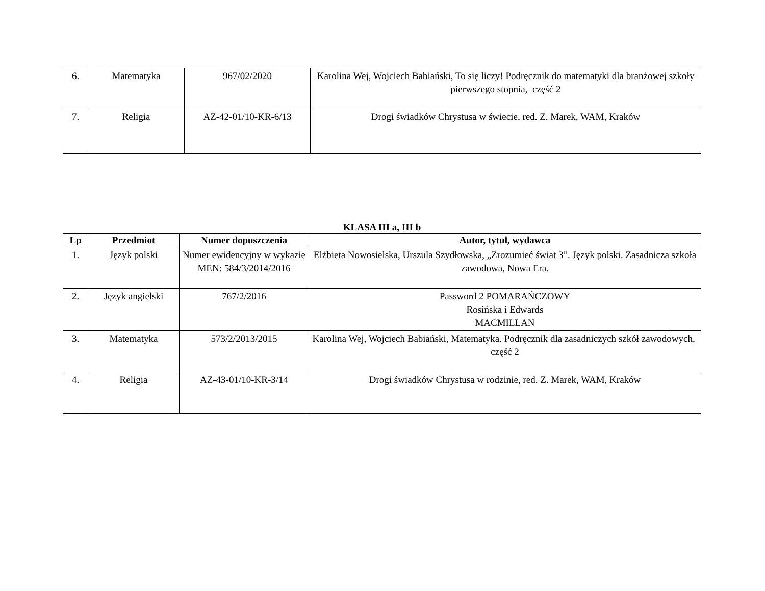| 6. | Matematyka | 967/02/2020 | Karolina Wej, Wojciech Babiański, To się liczy! Podręcznik do matematyki dla branżowej szkoły pierwszego stopnia, część 2 |
| 7. | Religia | AZ-42-01/10-KR-6/13 | Drogi świadków Chrystusa w świecie, red. Z. Marek, WAM, Kraków |
KLASA III a, III b
| Lp | Przedmiot | Numer dopuszczenia | Autor, tytuł, wydawca |
| --- | --- | --- | --- |
| 1. | Język polski | Numer ewidencyjny w wykazie MEN: 584/3/2014/2016 | Elżbieta Nowosielska, Urszula Szydłowska, „Zrozumieć świat 3”. Język polski. Zasadnicza szkoła zawodowa, Nowa Era. |
| 2. | Język angielski | 767/2/2016 | Password 2 POMARAŃCZOWY Rosińska i Edwards MACMILLAN |
| 3. | Matematyka | 573/2/2013/2015 | Karolina Wej, Wojciech Babiański, Matematyka. Podręcznik dla zasadniczych szkół zawodowych, część 2 |
| 4. | Religia | AZ-43-01/10-KR-3/14 | Drogi świadków Chrystusa w rodzinie, red. Z. Marek, WAM, Kraków |